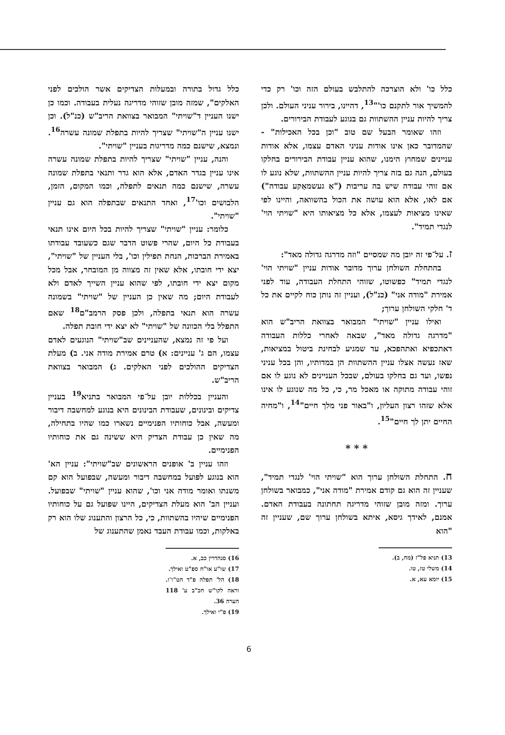כלל כו' ולא הוצרכה להתלבש בעולם הזה וכו' רק כדי להמשיך אור לתקנם כו'"<sup>13</sup>, דהיינו, בירור עניני העולם. ולכן צריך להיות עניין ההשתוות גם בנוגע לעבודת הבירורים.
וזהו שאומר הבעל שם טוב "וכן בכל האכילות" - שהמדובר כאן אינו אודות עניני האדם עצמו, אלא אודות עניינים שמחוץ הימנו, שהוא עניין עבודת הבירורים בחלקו בעולם, הנה גם בזה צריך להיות עניין ההשתוות, שלא נוגע לו אם זוהי עבודה שיש בה עריבות ("אַ געשמאַקע עבודה") אם לאו, אלא הוא עושה את הכול בהשוואה, והיינו לפי שאינו מציאות לעצמו, אלא כל מציאותו היא "שויתי הוי' לנגדי תמיד".
ז. על־פי זה יובן מה שמסיים "וזה מדרגה גדולה מאד":
בהתחלת השולחן ערוך מדובר אודות עניין "שויתי הוי' לנגדי תמיד" כפשוטו, שזוהי התחלת העבודה, עוד לפני אמירת "מודה אני" (כנ"ל), ועניין זה נותן כוח לקיים את כל ד' חלקי השולחן ערוך;
ואילו עניין "שויתי" המבואר בצוואת הריב"ש הוא "מדרגה גדולה מאד", שבאה לאחרי כללות העבודה דאתכפיא ואתהפכא, עד שמגיע לבחינת ביטול במציאות, שאז נעשה אצלו עניין ההשתוות הן במדותיו, והן בכל עניני נפשו, ועד גם בחלקו בעולם, שבכל העניינים לא נוגע לו אם זוהי עבודה מתוקה או מאכל מר, כי, כל מה שנוגע לו אינו אלא שזהו רצון העליון, ו"באור פני מלך חיים"<sup>14</sup>, ו"מחיה החיים יתן לך חיים"<sup>15</sup>.
* * *
ח. התחלת השולחן ערוך הוא "שויתי הוי' לנגדי תמיד", שעניין זה הוא גם קודם אמירת "מודה אני", כמבואר בשולחן ערוך. ומזה מובן שזוהי מדריגה תחתונה בעבודת האדם. אמנם, לאידך גיסא, איתא בשולחן ערוך שם, שעניין זה "הוא
13) תניא פל"ז (מח, ב).
14) משלי טז, טו.
15) יומא עא, א.
כלל גדול בתורה ובמעלות הצדיקים אשר הולכים לפני האלקים", שמזה מובן שזוהי מדריגה נעלית בעבודה. וכמו כן ישנו העניין ד"שויתי" המבואר בצוואת הריב"ש (כנ"ל). וכן ישנו עניין ה"שויתי" שצריך להיות בתפלת שמונה עשרה<sup>16</sup>. ונמצא, שישנם כמה מדריגות בעניין "שויתי".
והנה, עניין "שויתי" שצריך להיות בתפלת שמונה עשרה אינו עניין בגדר האדם, אלא הוא גדר ותנאי בתפלת שמונה עשרה, שישנם כמה תנאים לתפלה, וכמו המקום, הזמן, הלבושים וכו'<sup>17</sup>, ואחד התנאים שבתפלה הוא גם עניין "שויתי".
כלומר: עניין "שויתי" שצריך להיות בכל היום אינו תנאי בעבודת כל היום, שהרי פשוט הדבר שגם כשעובד עבודתו באמירת הברכות, הנחת תפילין וכו', בלי העניין של "שויתי", יצא ידי חובתו, אלא שאין זה מצווה מן המובחר, אבל מכל מקום יצא ידי חובתו, לפי שהוא עניין השייך לאדם ולא לעבודת היום; מה שאין כן העניין של "שויתי" בשמונה עשרה הוא תנאי בתפלה, ולכן פסק הרמב"ם<sup>18</sup> שאם התפלל בלי הכוונה של "שויתי" לא יצא ידי חובת תפלה.
ועל פי זה נמצא, שהעניינים שב"שויתי" הנוגעים לאדם עצמו, הם ג' עניינים: א) טרם אמירת מודה אני. ב) מעלת הצדיקים ההולכים לפני האלקים. ג) המבואר בצוואת הריב"ש.
והעניין בכללות יובן על־פי המבואר בתניא<sup>19</sup> בעניין צדיקים ובינונים, שעבודת הבינונים היא בנוגע למחשבה דיבור ומעשה, אבל כוחותיו הפנימיים נשארו כמו שהיו בתחילה, מה שאין כן עבודת הצדיק היא ששינה גם את כוחותיו הפנימיים.
וזהו עניין ב' אופנים הראשונים שב"שויתי": עניין הא' הוא בנוגע לפועל במחשבה דיבור ומעשה, שבפועל הוא קם משנתו ואומר מודה אני וכו', שהוא עניין "שויתי" שבפועל. ועניין הב' הוא מעלת הצדיקים, היינו שפועל גם על כוחותיו הפנימיים שיהיו בהשתוות, כי, כל הרצון והתענוג שלו הוא רק באלקות, וכמו עבודת העבד נאמן שהתענוג של
16) סנהדרין כב, א.
17) שו"ע או"ח ספ"ט ואילך.
18) הל' תפלה פ"ד הט"ו־ז. וראה לקו"ש חכ"ב ע' 118 הערה 36.
19) פ"י ואילך.
6